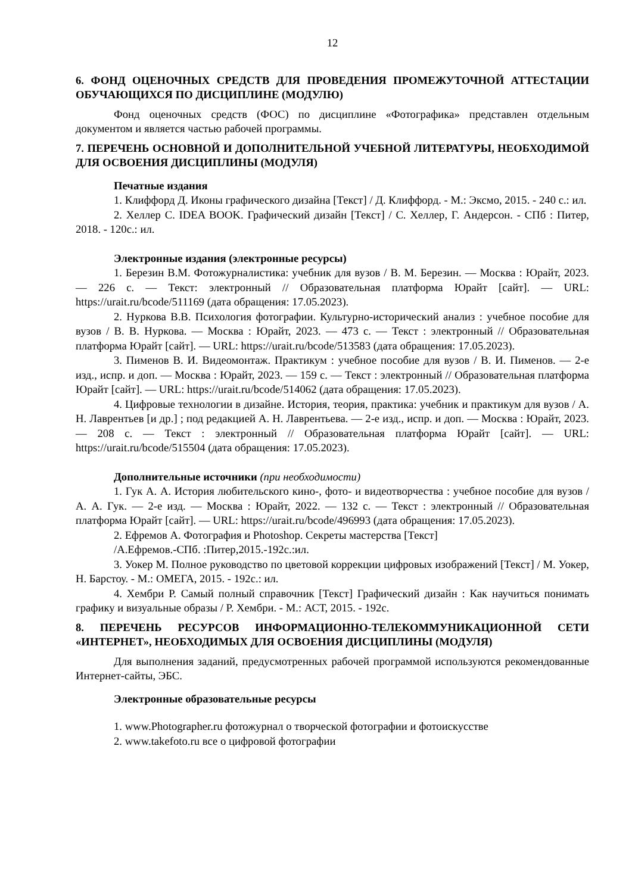12
6. ФОНД ОЦЕНОЧНЫХ СРЕДСТВ ДЛЯ ПРОВЕДЕНИЯ ПРОМЕЖУТОЧНОЙ АТТЕСТАЦИИ ОБУЧАЮЩИХСЯ ПО ДИСЦИПЛИНЕ (МОДУЛЮ)
Фонд оценочных средств (ФОС) по дисциплине «Фотографика» представлен отдельным документом и является частью рабочей программы.
7. ПЕРЕЧЕНЬ ОСНОВНОЙ И ДОПОЛНИТЕЛЬНОЙ УЧЕБНОЙ ЛИТЕРАТУРЫ, НЕОБХОДИМОЙ ДЛЯ ОСВОЕНИЯ ДИСЦИПЛИНЫ (МОДУЛЯ)
Печатные издания
1. Клиффорд Д. Иконы графического дизайна [Текст] / Д. Клиффорд. - М.: Эксмо, 2015. - 240 с.: ил.
2. Хеллер С. IDEA BOOK. Графический дизайн [Текст] / С. Хеллер, Г. Андерсон. - СПб : Питер, 2018. - 120с.: ил.
Электронные издания (электронные ресурсы)
1. Березин В.М. Фотожурналистика: учебник для вузов / В. М. Березин. — Москва : Юрайт, 2023. — 226 с. — Текст: электронный // Образовательная платформа Юрайт [сайт]. — URL: https://urait.ru/bcode/511169 (дата обращения: 17.05.2023).
2. Нуркова В.В. Психология фотографии. Культурно-исторический анализ : учебное пособие для вузов / В. В. Нуркова. — Москва : Юрайт, 2023. — 473 с. — Текст : электронный // Образовательная платформа Юрайт [сайт]. — URL: https://urait.ru/bcode/513583 (дата обращения: 17.05.2023).
3. Пименов В. И. Видеомонтаж. Практикум : учебное пособие для вузов / В. И. Пименов. — 2-е изд., испр. и доп. — Москва : Юрайт, 2023. — 159 с. — Текст : электронный // Образовательная платформа Юрайт [сайт]. — URL: https://urait.ru/bcode/514062 (дата обращения: 17.05.2023).
4. Цифровые технологии в дизайне. История, теория, практика: учебник и практикум для вузов / А. Н. Лаврентьев [и др.] ; под редакцией А. Н. Лаврентьева. — 2-е изд., испр. и доп. — Москва : Юрайт, 2023. — 208 с. — Текст : электронный // Образовательная платформа Юрайт [сайт]. — URL: https://urait.ru/bcode/515504 (дата обращения: 17.05.2023).
Дополнительные источники (при необходимости)
1. Гук А. А. История любительского кино-, фото- и видеотворчества : учебное пособие для вузов / А. А. Гук. — 2-е изд. — Москва : Юрайт, 2022. — 132 с. — Текст : электронный // Образовательная платформа Юрайт [сайт]. — URL: https://urait.ru/bcode/496993 (дата обращения: 17.05.2023).
2. Ефремов А. Фотография и Photoshop. Секреты мастерства [Текст]
/А.Ефремов.-СПб. :Питер,2015.-192с.:ил.
3. Уокер М. Полное руководство по цветовой коррекции цифровых изображений [Текст] / М. Уокер, Н. Барстоу. - М.: ОМЕГА, 2015. - 192с.: ил.
4. Хембри Р. Самый полный справочник [Текст] Графический дизайн : Как научиться понимать графику и визуальные образы / Р. Хембри. - М.: АСТ, 2015. - 192с.
8. ПЕРЕЧЕНЬ РЕСУРСОВ ИНФОРМАЦИОННО-ТЕЛЕКОММУНИКАЦИОННОЙ СЕТИ «ИНТЕРНЕТ», НЕОБХОДИМЫХ ДЛЯ ОСВОЕНИЯ ДИСЦИПЛИНЫ (МОДУЛЯ)
Для выполнения заданий, предусмотренных рабочей программой используются рекомендованные Интернет-сайты, ЭБС.
Электронные образовательные ресурсы
1. www.Photographer.ru фотожурнал о творческой фотографии и фотоискусстве
2. www.takefoto.ru все о цифровой фотографии